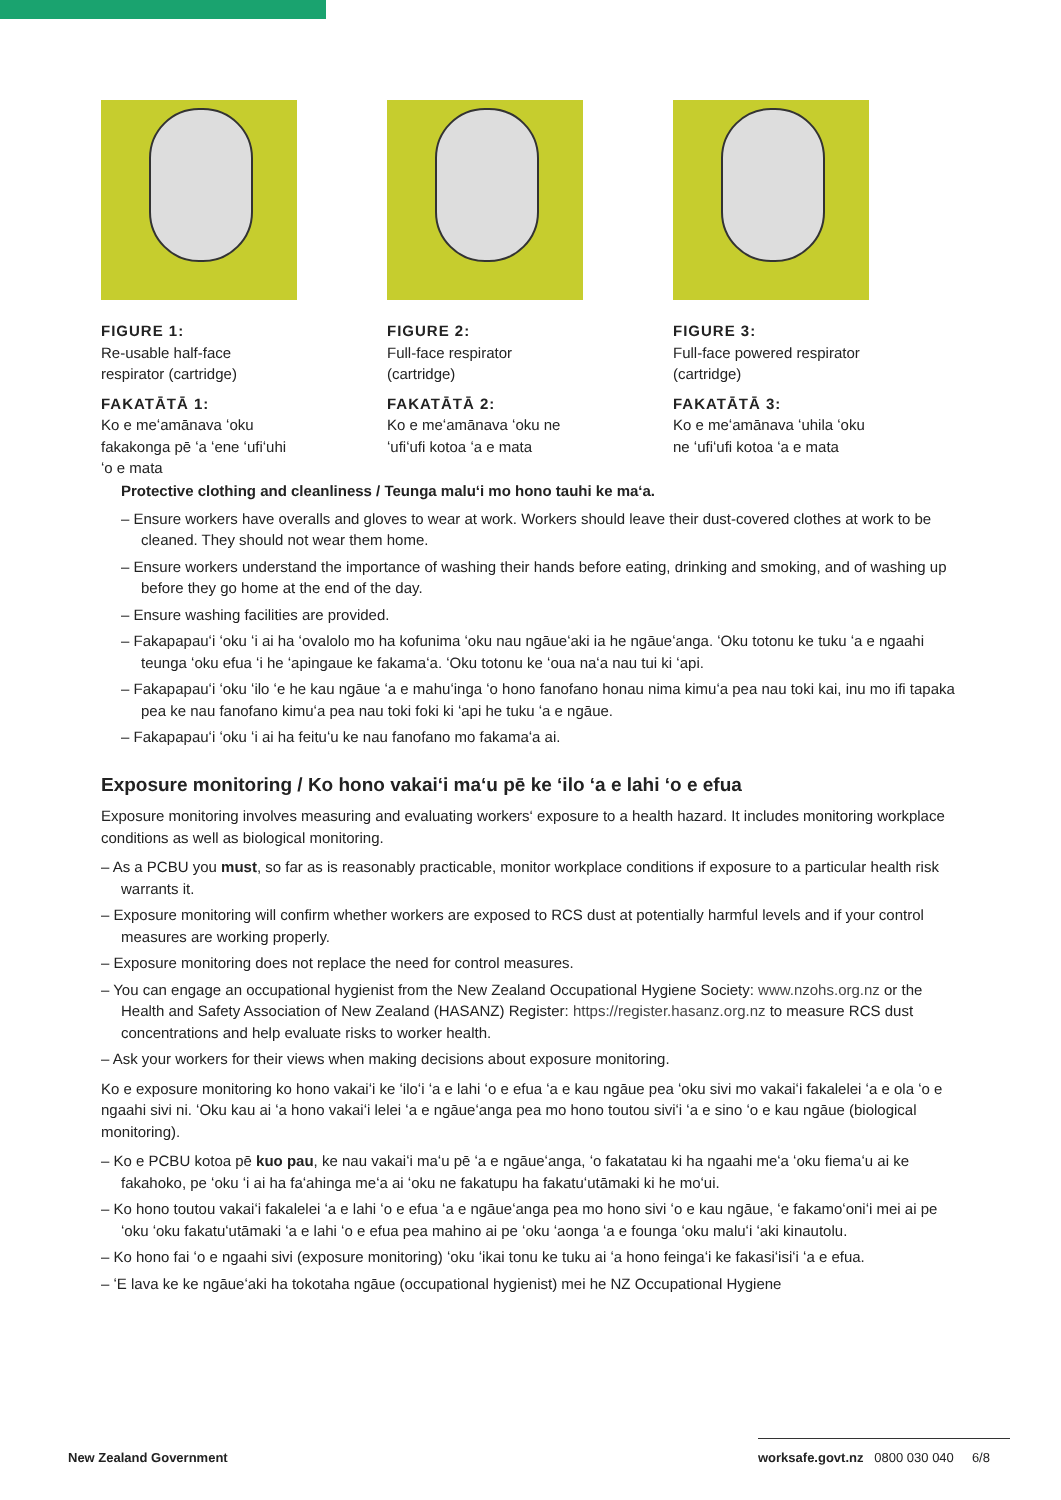FIGURE 1:
Re-usable half-face respirator (cartridge)
FAKATĀTĀ 1:
Ko e meʻamānava ʻoku fakakonga pē ʻa ʻene ʻufiʻuhi ʻo e mata
FIGURE 2:
Full-face respirator (cartridge)
FAKATĀTĀ 2:
Ko e meʻamānava ʻoku ne ʻufiʻufi kotoa ʻa e mata
FIGURE 3:
Full-face powered respirator (cartridge)
FAKATĀTĀ 3:
Ko e meʻamānava ʻuhila ʻoku ne ʻufiʻufi kotoa ʻa e mata
Protective clothing and cleanliness / Teunga maluʻi mo hono tauhi ke maʻa.
– Ensure workers have overalls and gloves to wear at work. Workers should leave their dust-covered clothes at work to be cleaned. They should not wear them home.
– Ensure workers understand the importance of washing their hands before eating, drinking and smoking, and of washing up before they go home at the end of the day.
– Ensure washing facilities are provided.
– Fakapapauʻi ʻoku ʻi ai ha ʻovalolo mo ha kofunima ʻoku nau ngāueʻaki ia he ngāueʻanga. ʻOku totonu ke tuku ʻa e ngaahi teunga ʻoku efua ʻi he ʻapingaue ke fakamaʻa. ʻOku totonu ke ʻoua naʻa nau tui ki ʻapi.
– Fakapapauʻi ʻoku ʻilo ʻe he kau ngāue ʻa e mahuʻinga ʻo hono fanofano honau nima kimuʻa pea nau toki kai, inu mo ifi tapaka pea ke nau fanofano kimuʻa pea nau toki foki ki ʻapi he tuku ʻa e ngāue.
– Fakapapauʻi ʻoku ʻi ai ha feituʻu ke nau fanofano mo fakamaʻa ai.
Exposure monitoring / Ko hono vakaiʻi maʻu pē ke ʻilo ʻa e lahi ʻo e efua
Exposure monitoring involves measuring and evaluating workers‘ exposure to a health hazard. It includes monitoring workplace conditions as well as biological monitoring.
– As a PCBU you must, so far as is reasonably practicable, monitor workplace conditions if exposure to a particular health risk warrants it.
– Exposure monitoring will confirm whether workers are exposed to RCS dust at potentially harmful levels and if your control measures are working properly.
– Exposure monitoring does not replace the need for control measures.
– You can engage an occupational hygienist from the New Zealand Occupational Hygiene Society: www.nzohs.org.nz or the Health and Safety Association of New Zealand (HASANZ) Register: https://register.hasanz.org.nz to measure RCS dust concentrations and help evaluate risks to worker health.
– Ask your workers for their views when making decisions about exposure monitoring.
Ko e exposure monitoring ko hono vakaiʻi ke ʻiloʻi ʻa e lahi ʻo e efua ʻa e kau ngāue pea ʻoku sivi mo vakaiʻi fakalelei ʻa e ola ʻo e ngaahi sivi ni. ʻOku kau ai ʻa hono vakaiʻi lelei ʻa e ngāueʻanga pea mo hono toutou siviʻi ʻa e sino ʻo e kau ngāue (biological monitoring).
– Ko e PCBU kotoa pē kuo pau, ke nau vakaiʻi maʻu pē ʻa e ngāueʻanga, ʻo fakatatau ki ha ngaahi meʻa ʻoku fiemaʻu ai ke fakahoko, pe ʻoku ʻi ai ha faʻahinga meʻa ai ʻoku ne fakatupu ha fakatuʻutāmaki ki he moʻui.
– Ko hono toutou vakaiʻi fakalelei ʻa e lahi ʻo e efua ʻa e ngāueʻanga pea mo hono sivi ʻo e kau ngāue, ʻe fakamoʻoniʻi mei ai pe ʻoku ʻoku fakatuʻutāmaki ʻa e lahi ʻo e efua pea mahino ai pe ʻoku ʻaonga ʻa e founga ʻoku maluʻi ʻaki kinautolu.
– Ko hono fai ʻo e ngaahi sivi (exposure monitoring) ʻoku ʻikai tonu ke tuku ai ʻa hono feingaʻi ke fakasiʻisiʻi ʻa e efua.
– ʻE lava ke ke ngāueʻaki ha tokotaha ngāue (occupational hygienist) mei he NZ Occupational Hygiene
New Zealand Government
worksafe.govt.nz 0800 030 040 6/8